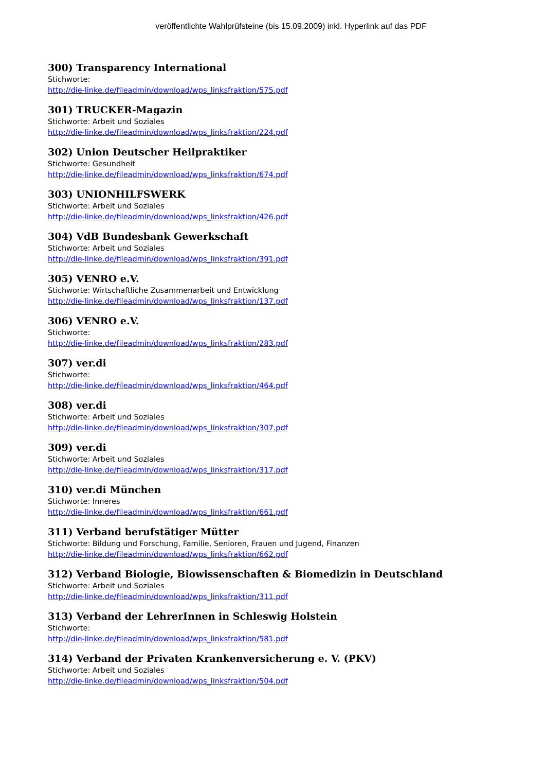veröffentlichte Wahlprüfsteine (bis 15.09.2009) inkl. Hyperlink auf das PDF
300) Transparency International
Stichworte:
http://die-linke.de/fileadmin/download/wps_linksfraktion/575.pdf
301) TRUCKER-Magazin
Stichworte: Arbeit und Soziales
http://die-linke.de/fileadmin/download/wps_linksfraktion/224.pdf
302) Union Deutscher Heilpraktiker
Stichworte: Gesundheit
http://die-linke.de/fileadmin/download/wps_linksfraktion/674.pdf
303) UNIONHILFSWERK
Stichworte: Arbeit und Soziales
http://die-linke.de/fileadmin/download/wps_linksfraktion/426.pdf
304) VdB Bundesbank Gewerkschaft
Stichworte: Arbeit und Soziales
http://die-linke.de/fileadmin/download/wps_linksfraktion/391.pdf
305) VENRO e.V.
Stichworte: Wirtschaftliche Zusammenarbeit und Entwicklung
http://die-linke.de/fileadmin/download/wps_linksfraktion/137.pdf
306) VENRO e.V.
Stichworte:
http://die-linke.de/fileadmin/download/wps_linksfraktion/283.pdf
307) ver.di
Stichworte:
http://die-linke.de/fileadmin/download/wps_linksfraktion/464.pdf
308) ver.di
Stichworte: Arbeit und Soziales
http://die-linke.de/fileadmin/download/wps_linksfraktion/307.pdf
309) ver.di
Stichworte: Arbeit und Soziales
http://die-linke.de/fileadmin/download/wps_linksfraktion/317.pdf
310) ver.di München
Stichworte: Inneres
http://die-linke.de/fileadmin/download/wps_linksfraktion/661.pdf
311) Verband berufstätiger Mütter
Stichworte: Bildung und Forschung, Familie, Senioren, Frauen und Jugend, Finanzen
http://die-linke.de/fileadmin/download/wps_linksfraktion/662.pdf
312) Verband Biologie, Biowissenschaften & Biomedizin in Deutschland
Stichworte: Arbeit und Soziales
http://die-linke.de/fileadmin/download/wps_linksfraktion/311.pdf
313) Verband der LehrerInnen in Schleswig Holstein
Stichworte:
http://die-linke.de/fileadmin/download/wps_linksfraktion/581.pdf
314) Verband der Privaten Krankenversicherung e. V. (PKV)
Stichworte: Arbeit und Soziales
http://die-linke.de/fileadmin/download/wps_linksfraktion/504.pdf